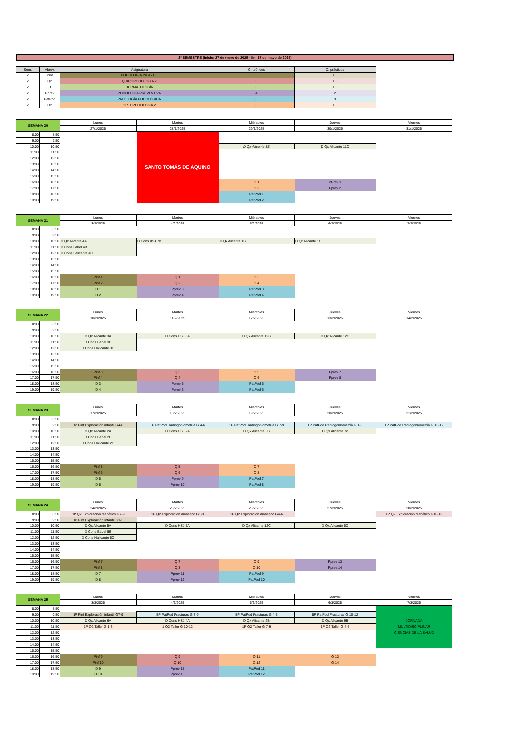2º SEMESTRE (inicio: 27 de enero de 2025 - fin: 17 de mayo de 2025)
| Sem. | Abrev. | Asignatura | C. teóricos | C. prácticos |
| --- | --- | --- | --- | --- |
| 2 | Pinf | PODOLOGÍA INFANTIL | 3 | 1,5 |
| 2 | Q2 | QUIROPODOLOGIA 2 | 3 | 1,5 |
| 2 | D | DERMATOLOGÍA | 3 | 1,5 |
| 2 | Pprev | PODOLOGÍA PREVENTIVA | 4 | 2 |
| 2 | PatPod | PATOLOGÍA PODOLÓGICA | 3 | 3 |
| 2 | O2 | ORTOPODOLOGÍA 2 | 3 | 1,5 |
| SEMANA 20 | | Lunes | Martes | Miércoles | Jueves | Viernes |
| --- | --- | --- | --- | --- | --- | --- |
| | | 27/1/2025 | 28/1/2025 | 29/1/2025 | 30/1/2025 | 31/1/2025 |
| 8:00 | 8:50 | | SANTO TOMÁS DE AQUINO | | | |
| 9:00 | 9:50 | | | | | |
| 10:00 | 10:50 | | | D Qx Alicante 8B | D Qx Alicante 11C | |
| 11:00 | 11:50 | | | | | |
| 12:00 | 12:50 | | | | | |
| 13:00 | 13:50 | | | | | |
| 14:00 | 14:50 | | | | | |
| 15:00 | 15:50 | | | | | |
| 16:00 | 16:50 | | | O 1 | PPrev 1 | |
| 17:00 | 17:50 | | | O 2 | Pprev 2 | |
| 18:00 | 18:50 | | | PatPod 1 | | |
| 19:00 | 19:50 | | | PatPod 2 | | |
| SEMANA 21 | | Lunes | Martes | Miércoles | Jueves | Viernes |
| --- | --- | --- | --- | --- | --- | --- |
| | | 3/2/2025 | 4/2/2025 | 5/2/2025 | 6/2/2025 | 7/2/2025 |
| 8:00 | 8:50 | | | | | |
| 9:00 | 9:50 | | | | | |
| 10:00 | 10:50 | D Qx Alicante 4A | D Cons HSJ 7B | D Qx Alicante 1B | D Qx Alicante 1C | |
| 11:00 | 11:50 | D Cons Babel 4B | | | | |
| 12:00 | 12:50 | D Cons Halicante 4C | | | | |
| 13:00 | 13:50 | | | | | |
| 14:00 | 14:50 | | | | | |
| 15:00 | 15:50 | | | | | |
| 16:00 | 16:50 | Pinf 1 | Q 1 | O 3 | | |
| 17:00 | 17:50 | Pinf 2 | Q 2 | O 4 | | |
| 18:00 | 18:50 | D 1 | Pprev 3 | PatPod 3 | | |
| 19:00 | 19:50 | D 2 | Pprev 4 | PatPod 4 | | |
| SEMANA 22 | | Lunes | Martes | Miércoles | Jueves | Viernes |
| --- | --- | --- | --- | --- | --- | --- |
| | | 10/2/2025 | 11/2/2025 | 12/2/2025 | 13/2/2025 | 14/2/2025 |
| 8:00 | 8:50 | | | | | |
| 9:00 | 9:50 | | | | | |
| 10:00 | 10:50 | D Qx Alicante 3A | D Cons HSJ 3A | D Qx Alicante 12B | D Qx Alicante 12C | |
| 11:00 | 11:50 | D Cons Babel 3B | | | | |
| 12:00 | 12:50 | D Cons Halicante 3C | | | | |
| 13:00 | 13:50 | | | | | |
| 14:00 | 14:50 | | | | | |
| 15:00 | 15:50 | | | | | |
| 16:00 | 16:50 | Pinf 3 | Q 3 | O 5 | Pprev 7 | |
| 17:00 | 17:50 | Pinf 4 | Q 4 | O 6 | Pprev 8 | |
| 18:00 | 18:50 | D 3 | Pprev 5 | PatPod 5 | | |
| 19:00 | 19:50 | D 4 | Pprev 6 | PatPod 6 | | |
| SEMANA 23 | | Lunes | Martes | Miércoles | Jueves | Viernes |
| --- | --- | --- | --- | --- | --- | --- |
| | | 17/2/2025 | 18/2/2025 | 19/2/2025 | 20/2/2025 | 21/2/2025 |
| 8:00 | 8:50 | | | | | |
| 9:00 | 9:50 | 1P Pinf Exploración infantil G4-6 | 1P PatPod Radiogoniometría G 4-6 | 1P PatPod Radiogoniometría G 7-9 | 1P PatPod Radiogoniometría G 1-3 | 1P PatPod Radiogoniometría G 10-12 |
| 10:00 | 10:50 | D Qx Alicante 2A | D Cons HSJ 2A | D Qx Alicante 5B | D Qx Alicante 7c | |
| 11:00 | 11:50 | D Cons Babel 2B | | | | |
| 12:00 | 12:50 | D Cons Halicante 2C | | | | |
| 13:00 | 13:50 | | | | | |
| 14:00 | 14:50 | | | | | |
| 15:00 | 15:50 | | | | | |
| 16:00 | 16:50 | Pinf 5 | Q 5 | O 7 | | |
| 17:00 | 17:50 | Pinf 6 | Q 6 | O 8 | | |
| 18:00 | 18:50 | D 5 | Pprev 9 | PatPod 7 | | |
| 19:00 | 19:50 | D 6 | Pprev 10 | PatPod 8 | | |
| SEMANA 24 | | Lunes | Martes | Miércoles | Jueves | Viernes |
| --- | --- | --- | --- | --- | --- | --- |
| | | 24/2/2025 | 25/2/2025 | 26/2/2025 | 27/2/2025 | 28/2/2025 |
| 8:00 | 8:50 | 1P Q2 Exploracion diabético G7-9 | 1P Q2 Exploracion diabético G1-3 | 1P Q2 Exploracion diabético G4-6 | | 1P Q2 Exploracion diabético G10-12 |
| 9:00 | 9:50 | 1P Pinf Exploración infantil G1-3 | | | | |
| 10:00 | 10:50 | D Qx Alicante 5A | D Cons HSJ 5A | D Qx Alicante 12C | D Qx Alicante 5C | |
| 11:00 | 11:50 | D Cons Babel 5B | | | | |
| 12:00 | 12:50 | D Cons Halicante 5C | | | | |
| 13:00 | 13:50 | | | | | |
| 14:00 | 14:50 | | | | | |
| 15:00 | 15:50 | | | | | |
| 16:00 | 16:50 | Pinf 7 | Q 7 | O 9 | Pprev 13 | |
| 17:00 | 17:50 | Pinf 8 | Q 8 | O 10 | Pprev 14 | |
| 18:00 | 18:50 | D 7 | Pprev 11 | PatPod 9 | | |
| 19:00 | 19:50 | D 8 | Pprev 12 | PatPod 10 | | |
| SEMANA 25 | | Lunes | Martes | Miércoles | Jueves | Viernes |
| --- | --- | --- | --- | --- | --- | --- |
| | | 3/3/2025 | 4/3/2025 | 5/3/2025 | 6/3/2025 | 7/3/2025 |
| 8:00 | 8:50 | | | | | JORNADA MULTIDISCIPLINAR CIENCIAS DE LA SALUD |
| 9:00 | 9:50 | 1P Pinf Exploración infantil G7-9 | 5P PatPod Fracturas G 7-9 | 5P PatPod Fracturas G 4-6 | 5P PatPod Fracturas G 10-12 | |
| 10:00 | 10:50 | D Qx Alicante 6A | D Cons HSJ 4A | D Qx Alicante 2B | D Qx Alicante 9B | |
| 11:00 | 11:50 | 1P O2 Taller G 1-3 | 1 O2 Taller G 10-12 | 1P O2 Taller G 7-9 | 1P O2 Taller G 4-6 | |
| 12:00 | 12:50 | | | | | |
| 13:00 | 13:50 | | | | | |
| 14:00 | 14:50 | | | | | |
| 15:00 | 15:50 | | | | | |
| 16:00 | 16:50 | Pinf 9 | Q 9 | O 11 | O 13 | |
| 17:00 | 17:50 | Pinf 10 | Q 10 | O 12 | O 14 | |
| 18:00 | 18:50 | D 9 | Pprev 15 | PatPod 11 | | |
| 19:00 | 19:50 | D 10 | Pprev 16 | PatPod 12 | | |